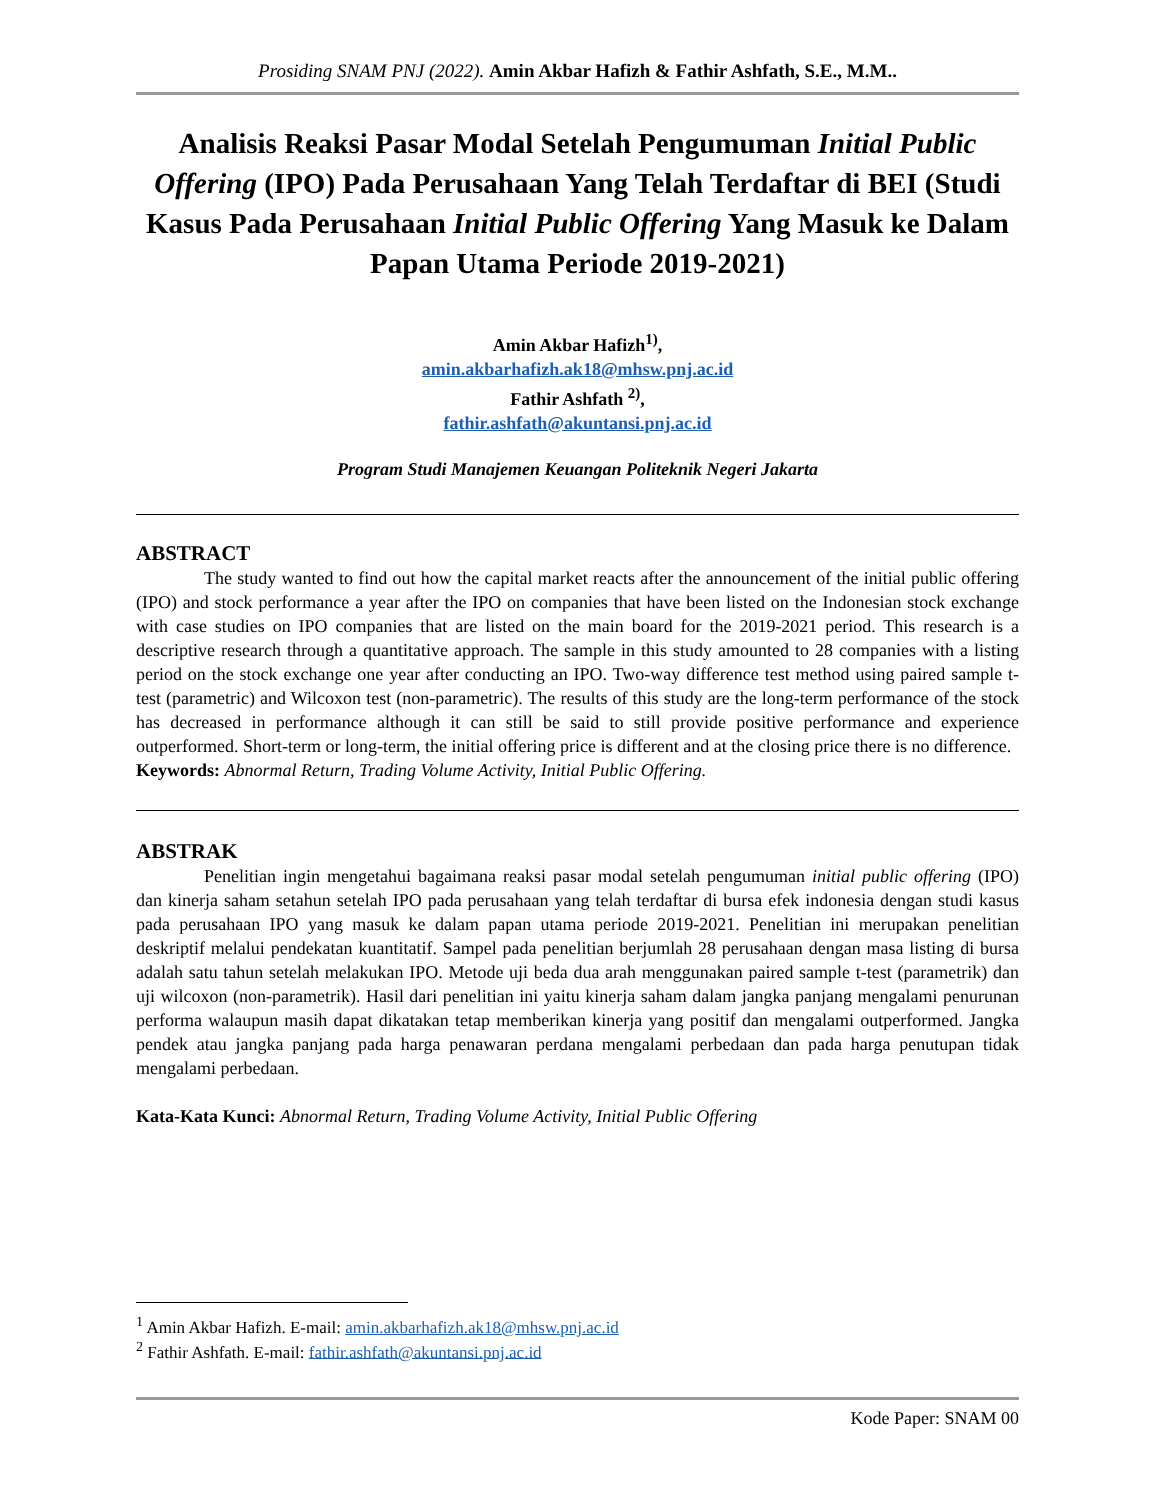Prosiding SNAM PNJ (2022). Amin Akbar Hafizh & Fathir Ashfath, S.E., M.M..
Analisis Reaksi Pasar Modal Setelah Pengumuman Initial Public Offering (IPO) Pada Perusahaan Yang Telah Terdaftar di BEI (Studi Kasus Pada Perusahaan Initial Public Offering Yang Masuk ke Dalam Papan Utama Periode 2019-2021)
Amin Akbar Hafizh<sup>1)</sup>,
amin.akbarhafizh.ak18@mhsw.pnj.ac.id
Fathir Ashfath <sup>2)</sup>,
fathir.ashfath@akuntansi.pnj.ac.id
Program Studi Manajemen Keuangan Politeknik Negeri Jakarta
ABSTRACT
The study wanted to find out how the capital market reacts after the announcement of the initial public offering (IPO) and stock performance a year after the IPO on companies that have been listed on the Indonesian stock exchange with case studies on IPO companies that are listed on the main board for the 2019-2021 period. This research is a descriptive research through a quantitative approach. The sample in this study amounted to 28 companies with a listing period on the stock exchange one year after conducting an IPO. Two-way difference test method using paired sample t-test (parametric) and Wilcoxon test (non-parametric). The results of this study are the long-term performance of the stock has decreased in performance although it can still be said to still provide positive performance and experience outperformed. Short-term or long-term, the initial offering price is different and at the closing price there is no difference.
Keywords: Abnormal Return, Trading Volume Activity, Initial Public Offering.
ABSTRAK
Penelitian ingin mengetahui bagaimana reaksi pasar modal setelah pengumuman initial public offering (IPO) dan kinerja saham setahun setelah IPO pada perusahaan yang telah terdaftar di bursa efek indonesia dengan studi kasus pada perusahaan IPO yang masuk ke dalam papan utama periode 2019-2021. Penelitian ini merupakan penelitian deskriptif melalui pendekatan kuantitatif. Sampel pada penelitian berjumlah 28 perusahaan dengan masa listing di bursa adalah satu tahun setelah melakukan IPO. Metode uji beda dua arah menggunakan paired sample t-test (parametrik) dan uji wilcoxon (non-parametrik). Hasil dari penelitian ini yaitu kinerja saham dalam jangka panjang mengalami penurunan performa walaupun masih dapat dikatakan tetap memberikan kinerja yang positif dan mengalami outperformed. Jangka pendek atau jangka panjang pada harga penawaran perdana mengalami perbedaan dan pada harga penutupan tidak mengalami perbedaan.
Kata-Kata Kunci: Abnormal Return, Trading Volume Activity, Initial Public Offering
<sup>1</sup> Amin Akbar Hafizh. E-mail: amin.akbarhafizh.ak18@mhsw.pnj.ac.id
<sup>2</sup> Fathir Ashfath. E-mail: fathir.ashfath@akuntansi.pnj.ac.id
Kode Paper: SNAM 00